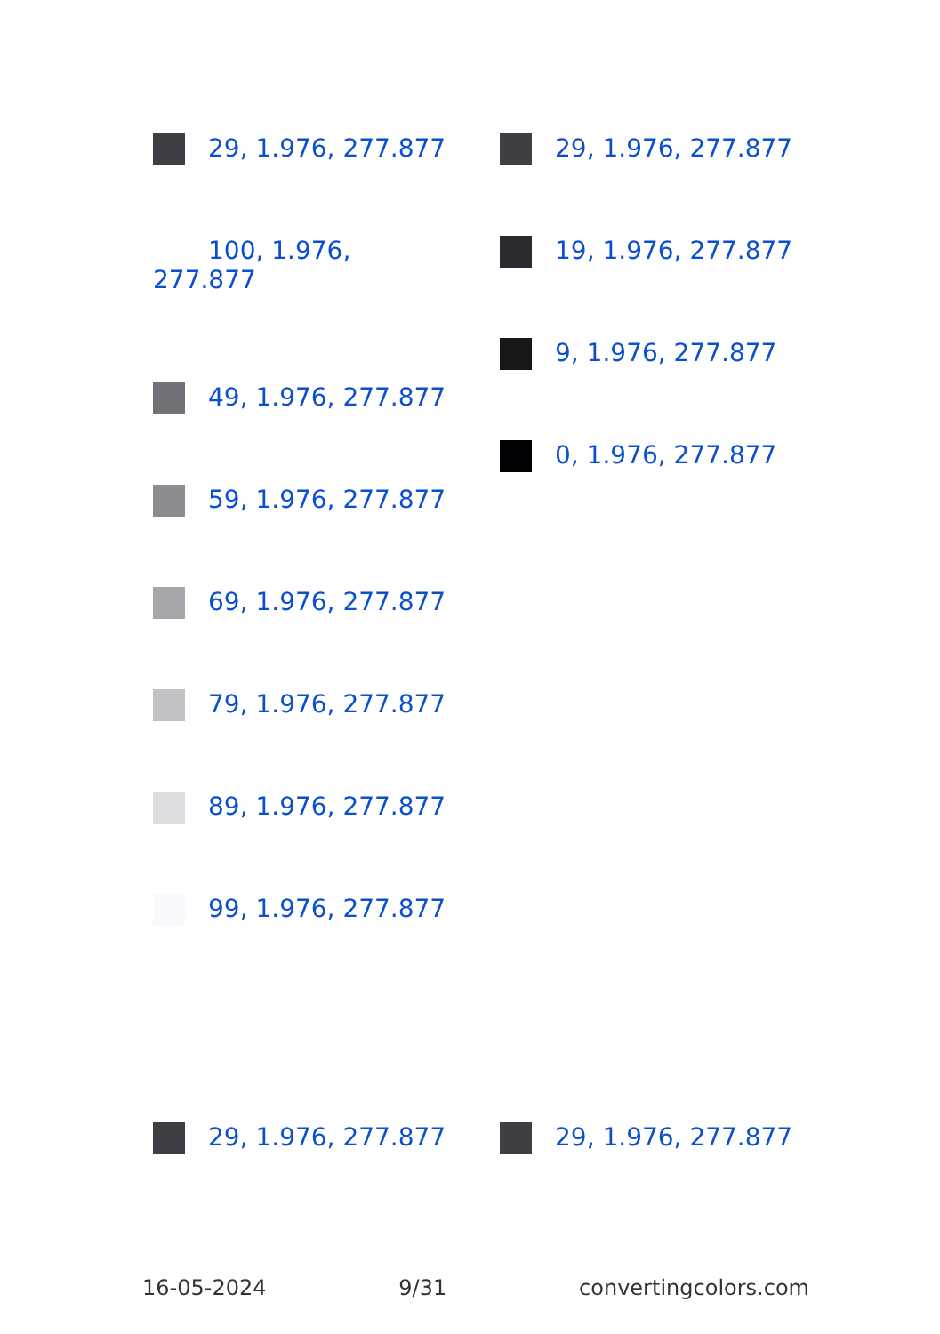29, 1.976, 277.877
100, 1.976,
277.877
49, 1.976, 277.877
59, 1.976, 277.877
69, 1.976, 277.877
79, 1.976, 277.877
89, 1.976, 277.877
99, 1.976, 277.877
29, 1.976, 277.877
19, 1.976, 277.877
9, 1.976, 277.877
0, 1.976, 277.877
29, 1.976, 277.877 29, 1.976, 277.877
16-05-2024 9/31 convertingcolors.com